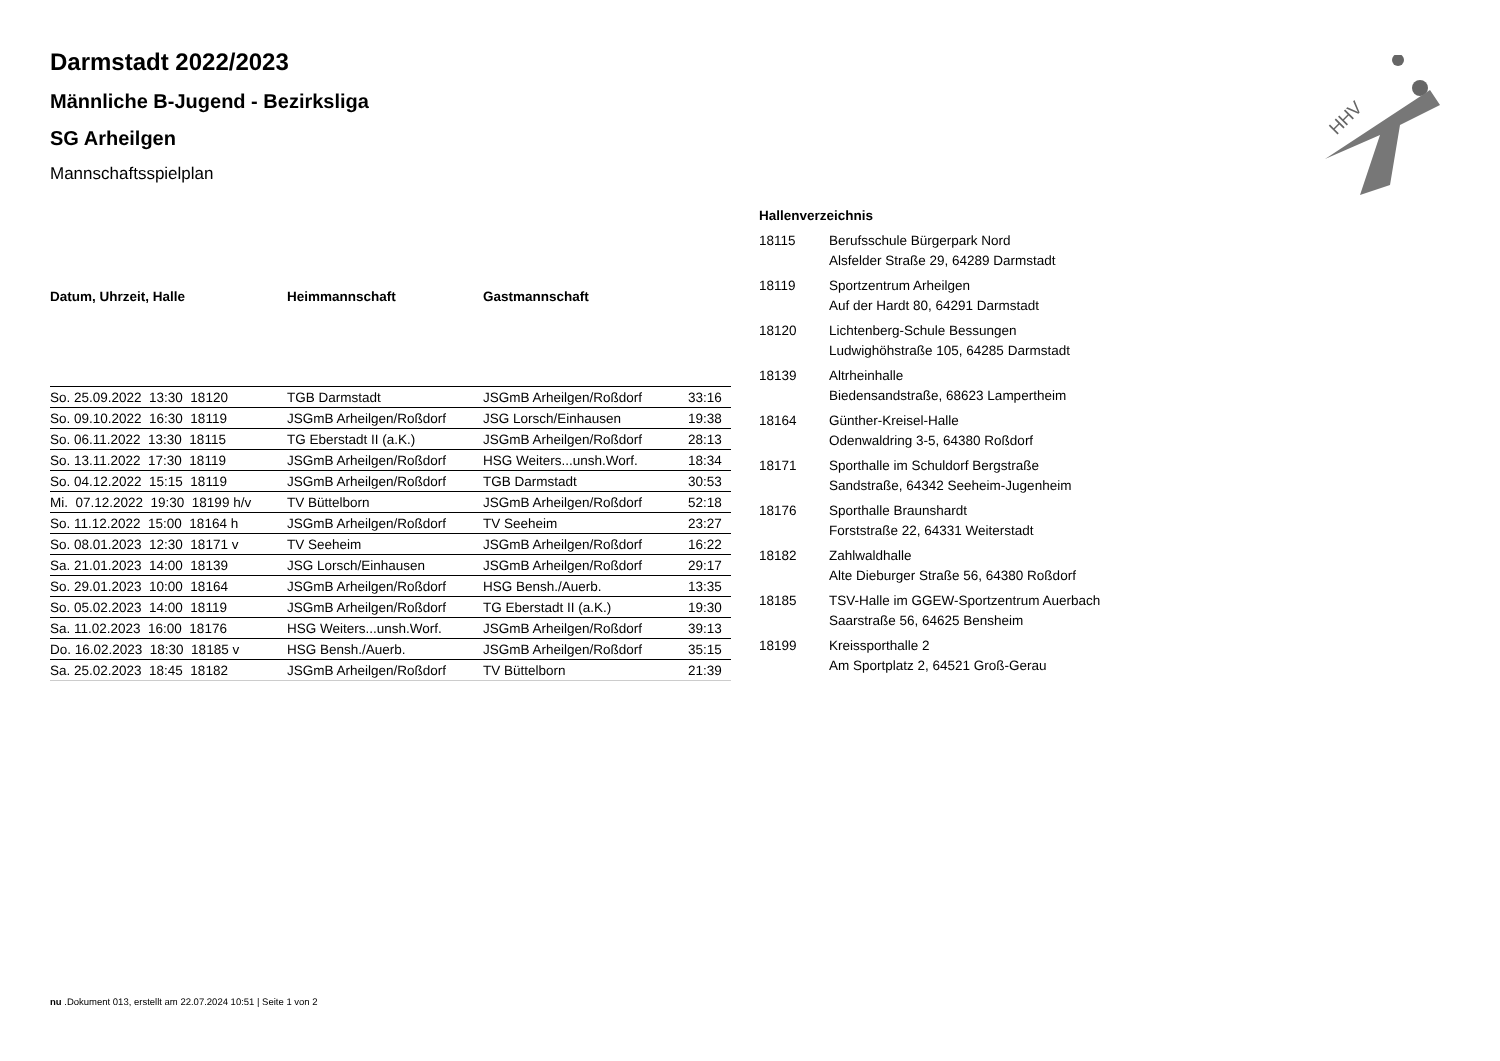HHV
Darmstadt 2022/2023
Männliche B-Jugend - Bezirksliga
SG Arheilgen
Mannschaftsspielplan
| Datum, Uhrzeit, Halle | Heimmannschaft | Gastmannschaft | |
| --- | --- | --- | --- |
| So. 25.09.2022 13:30 18120 | TGB Darmstadt | JSGmB Arheilgen/Roßdorf | 33:16 |
| So. 09.10.2022 16:30 18119 | JSGmB Arheilgen/Roßdorf | JSG Lorsch/Einhausen | 19:38 |
| So. 06.11.2022 13:30 18115 | TG Eberstadt II (a.K.) | JSGmB Arheilgen/Roßdorf | 28:13 |
| So. 13.11.2022 17:30 18119 | JSGmB Arheilgen/Roßdorf | HSG Weiters...unsh.Worf. | 18:34 |
| So. 04.12.2022 15:15 18119 | JSGmB Arheilgen/Roßdorf | TGB Darmstadt | 30:53 |
| Mi. 07.12.2022 19:30 18199 h/v | TV Büttelborn | JSGmB Arheilgen/Roßdorf | 52:18 |
| So. 11.12.2022 15:00 18164 h | JSGmB Arheilgen/Roßdorf | TV Seeheim | 23:27 |
| So. 08.01.2023 12:30 18171 v | TV Seeheim | JSGmB Arheilgen/Roßdorf | 16:22 |
| Sa. 21.01.2023 14:00 18139 | JSG Lorsch/Einhausen | JSGmB Arheilgen/Roßdorf | 29:17 |
| So. 29.01.2023 10:00 18164 | JSGmB Arheilgen/Roßdorf | HSG Bensh./Auerb. | 13:35 |
| So. 05.02.2023 14:00 18119 | JSGmB Arheilgen/Roßdorf | TG Eberstadt II (a.K.) | 19:30 |
| Sa. 11.02.2023 16:00 18176 | HSG Weiters...unsh.Worf. | JSGmB Arheilgen/Roßdorf | 39:13 |
| Do. 16.02.2023 18:30 18185 v | HSG Bensh./Auerb. | JSGmB Arheilgen/Roßdorf | 35:15 |
| Sa. 25.02.2023 18:45 18182 | JSGmB Arheilgen/Roßdorf | TV Büttelborn | 21:39 |
Hallenverzeichnis
| 18115 | Berufsschule Bürgerpark Nord Alsfelder Straße 29, 64289 Darmstadt |
| 18119 | Sportzentrum Arheilgen Auf der Hardt 80, 64291 Darmstadt |
| 18120 | Lichtenberg-Schule Bessungen Ludwighöhstraße 105, 64285 Darmstadt |
| 18139 | Altrheinhalle Biedensandstraße, 68623 Lampertheim |
| 18164 | Günther-Kreisel-Halle Odenwaldring 3-5, 64380 Roßdorf |
| 18171 | Sporthalle im Schuldorf Bergstraße Sandstraße, 64342 Seeheim-Jugenheim |
| 18176 | Sporthalle Braunshardt Forststraße 22, 64331 Weiterstadt |
| 18182 | Zahlwaldhalle Alte Dieburger Straße 56, 64380 Roßdorf |
| 18185 | TSV-Halle im GGEW-Sportzentrum Auerbach Saarstraße 56, 64625 Bensheim |
| 18199 | Kreissporthalle 2 Am Sportplatz 2, 64521 Groß-Gerau |
nu .Dokument 013, erstellt am 22.07.2024 10:51 | Seite 1 von 2